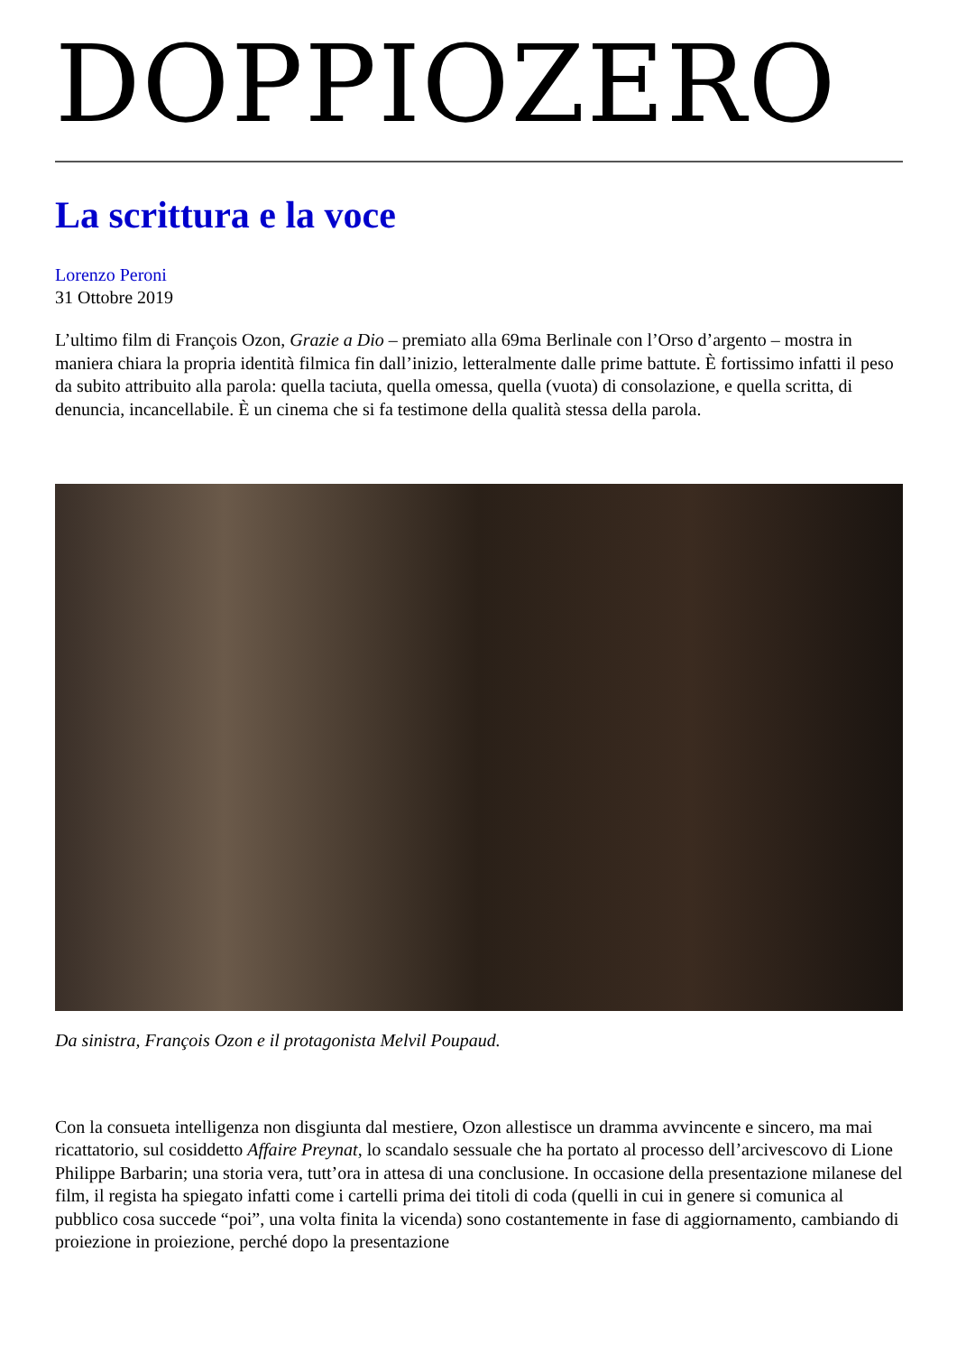DOPPIOZERO
La scrittura e la voce
Lorenzo Peroni
31 Ottobre 2019
L’ultimo film di François Ozon, Grazie a Dio – premiato alla 69ma Berlinale con l’Orso d’argento – mostra in maniera chiara la propria identità filmica fin dall’inizio, letteralmente dalle prime battute. È fortissimo infatti il peso da subito attribuito alla parola: quella taciuta, quella omessa, quella (vuota) di consolazione, e quella scritta, di denuncia, incancellabile. È un cinema che si fa testimone della qualità stessa della parola.
Da sinistra, François Ozon e il protagonista Melvil Poupaud.
Con la consueta intelligenza non disgiunta dal mestiere, Ozon allestisce un dramma avvincente e sincero, ma mai ricattatorio, sul cosiddetto Affaire Preynat, lo scandalo sessuale che ha portato al processo dell’arcivescovo di Lione Philippe Barbarin; una storia vera, tutt’ora in attesa di una conclusione. In occasione della presentazione milanese del film, il regista ha spiegato infatti come i cartelli prima dei titoli di coda (quelli in cui in genere si comunica al pubblico cosa succede “poi”, una volta finita la vicenda) sono costantemente in fase di aggiornamento, cambiando di proiezione in proiezione, perché dopo la presentazione